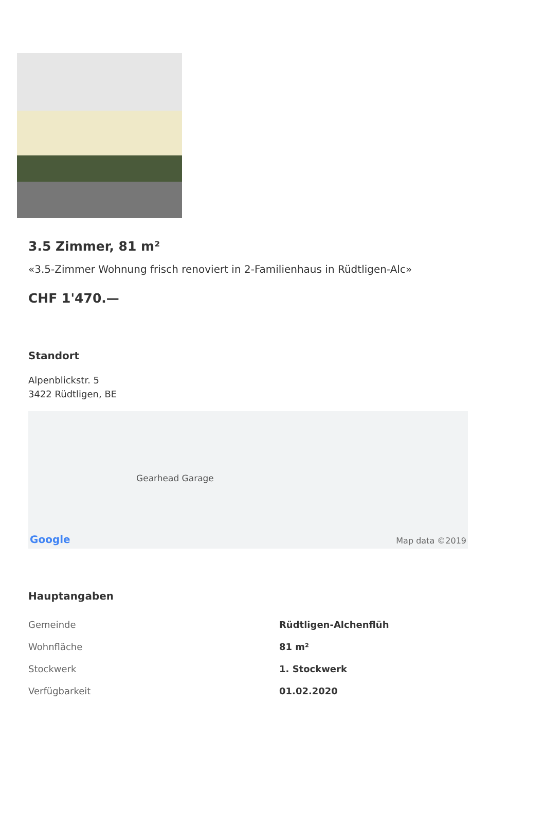3.5 Zimmer, 81 m²
«3.5-Zimmer Wohnung frisch renoviert in 2-Familienhaus in Rüdtligen-Alc»
CHF 1'470.—
Standort
Alpenblickstr. 5
3422 Rüdtligen, BE
Gearhead Garage
Google Map data ©2019
Hauptangaben
| Gemeinde | Rüdtligen-Alchenflüh |
| Wohnfläche | 81 m² |
| Stockwerk | 1. Stockwerk |
| Verfügbarkeit | 01.02.2020 |